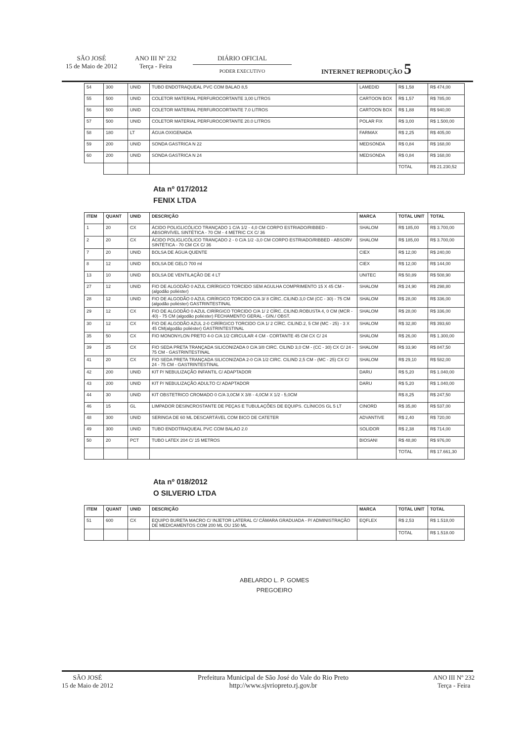SÃO JOSÉ
15 de Maio de 2012
ANO III Nº 232
Terça - Feira
DIÁRIO OFICIAL
PODER EXECUTIVO
INTERNET REPRODUÇÃO 5
| 54 | 300 | UNID | TUBO ENDOTRAQUEAL PVC COM BALAO 8,5 | LAMEDID | R$ 1,58 | R$ 474,00 |
| 55 | 500 | UNID | COLETOR MATERIAL PERFUROCORTANTE 3,00 LITROS | CARTOON BOX | R$ 1,57 | R$ 785,00 |
| 56 | 500 | UNID | COLETOR MATERIAL PERFUROCORTANTE 7.0 LITROS | CARTOON BOX | R$ 1,88 | R$ 940,00 |
| 57 | 500 | UNID | COLETOR MATERIAL PERFUROCORTANTE 20.0 LITROS | POLAR FIX | R$ 3,00 | R$ 1.500,00 |
| 58 | 180 | LT | ÁGUA OXIGENADA | FARMAX | R$ 2,25 | R$ 405,00 |
| 59 | 200 | UNID | SONDA GASTRICA N 22 | MEDSONDA | R$ 0,84 | R$ 168,00 |
| 60 | 200 | UNID | SONDA GASTRICA N 24 | MEDSONDA | R$ 0,84 | R$ 168,00 |
| | | | | | TOTAL | R$ 21.230,52 |
Ata nº 017/2012
FENIX LTDA
| ITEM | QUANT | UNID | DESCRIÇÃO | MARCA | TOTAL UNIT | TOTAL |
| --- | --- | --- | --- | --- | --- | --- |
| 1 | 20 | CX | ÁCIDO POLIGLICÓLICO TRANÇADO 1 C/A 1/2 - 4,0 CM CORPO ESTRIADO/RIBBED - ABSORVÍVEL SINTÉTICA - 70 CM - 4 METRIC CX C/ 36 | SHALOM | R$ 185,00 | R$ 3.700,00 |
| 2 | 20 | CX | ÁCIDO POLIGLICÓLICO TRANÇADO 2 - 0 C/A 1/2 -3,0 CM CORPO ESTRIADO/RIBBED - ABSORV SINTÉTICA - 70 CM CX C/ 36 | SHALOM | R$ 185,00 | R$ 3.700,00 |
| 7 | 20 | UNID | BOLSA DE ÁGUA QUENTE | CIEX | R$ 12,00 | R$ 240,00 |
| 8 | 12 | UNID | BOLSA DE GELO 700 ml | CIEX | R$ 12,00 | R$ 144,00 |
| 13 | 10 | UNID | BOLSA DE VENTILAÇÃO DE 4 LT | UNITEC | R$ 50,89 | R$ 508,90 |
| 27 | 12 | UNID | FIO DE ALGODÃO 0 AZUL CIRÍRGICO TORCIDO SEM AGULHA COMPRIMENTO 15 X 45 CM - (algodão poliéster) | SHALOM | R$ 24,90 | R$ 298,80 |
| 28 | 12 | UNID | FIO DE ALGODÃO 0 AZUL CIRÍRGICO TORCIDO C/A 3/ 8 CÍRC..CILIND.3,0 CM (CC - 30) - 75 CM (algodão poliéster) GASTRINTESTINAL | SHALOM | R$ 28,00 | R$ 336,00 |
| 29 | 12 | CX | FIO DE ALGODÃO 0 AZUL CIRÍRGICO TORCIDO C/A 1/ 2 CÍRC..CILIND.ROBUSTA 4, 0 CM (MCR - 40) - 75 CM (algodão poliéster) FECHAMENTO GERAL - GIN./ OBST. | SHALOM | R$ 28,00 | R$ 336,00 |
| 30 | 12 | CX | FIO DE ALGODÃO AZUL 2-0 CIRÍRGICO TORCIDO C/A 1/ 2 CÍRC. CILIND.2, 5 CM (MC - 25) - 3 X 45 CM(algodão poliéster) GASTRINTESTINAL | SHALOM | R$ 32,80 | R$ 393,60 |
| 35 | 50 | CX | FIO MONONYLON PRETO 4-0 C/A 1/2 CIRCULAR 4 CM - CORTANTE 45 CM CX C/ 24 | SHALOM | R$ 26,00 | R$ 1.300,00 |
| 39 | 25 | CX | FIO SEDA PRETA TRANÇADA SILICONIZADA 0 C/A 3/8 CIRC. CILIND 3,0 CM - (CC - 30) CX C/ 24 - 75 CM - GASTRINTESTINAL | SHALOM | R$ 33,90 | R$ 847,50 |
| 41 | 20 | CX | FIO SEDA PRETA TRANÇADA SILICONIZADA 2-0 C/A 1/2 CIRC. CILIND 2,5 CM - (MC - 25) CX C/ 24 - 75 CM - GASTRINTESTINAL | SHALOM | R$ 29,10 | R$ 582,00 |
| 42 | 200 | UNID | KIT P/ NEBULIZAÇÃO INFANTIL C/ ADAPTADOR | DARU | R$ 5,20 | R$ 1.040,00 |
| 43 | 200 | UNID | KIT P/ NEBULIZAÇÃO ADULTO C/ ADAPTADOR | DARU | R$ 5,20 | R$ 1.040,00 |
| 44 | 30 | UNID | KIT OBSTETRICO CROMADO 0 C/A 3,0CM X 3/8 - 4,0CM X 1/2 - 5,0CM | | R$ 8,25 | R$ 247,50 |
| 46 | 15 | GL | LIMPADOR DESINCROSTANTE DE PEÇAS E TUBULAÇÕES DE EQUIPS. CLÍNICOS GL 5 LT | CINORD | R$ 35,80 | R$ 537,00 |
| 48 | 300 | UNID | SERINGA DE 60 ML DESCARTÁVEL COM BICO DE CATETER | ADVANTIVE | R$ 2,40 | R$ 720,00 |
| 49 | 300 | UNID | TUBO ENDOTRAQUEAL PVC COM BALAO 2.0 | SOLIDOR | R$ 2,38 | R$ 714,00 |
| 50 | 20 | PCT | TUBO LATEX 204 C/ 15 METROS | BIOSANI | R$ 48,80 | R$ 976,00 |
| | | | | | TOTAL | R$ 17.661,30 |
Ata nº 018/2012
O SILVERIO LTDA
| ITEM | QUANT | UNID | DESCRIÇÃO | MARCA | TOTAL UNIT | TOTAL |
| --- | --- | --- | --- | --- | --- | --- |
| 51 | 600 | CX | EQUIPO BURETA MACRO C/ INJETOR LATERAL C/ CÂMARA GRADUADA - P/ ADMINISTRAÇÃO DE MEDICAMENTOS COM 200 ML OU 150 ML | EQFLEX | R$ 2,53 | R$ 1.518,00 |
| | | | | | TOTAL | R$ 1.518.00 |
ABELARDO L. P. GOMES
PREGOEIRO
SÃO JOSÉ
15 de Maio de 2012
Prefeitura Municipal de São José do Vale do Rio Preto
http://www.sjvriopreto.rj.gov.br
ANO III Nº 232
Terça - Feira